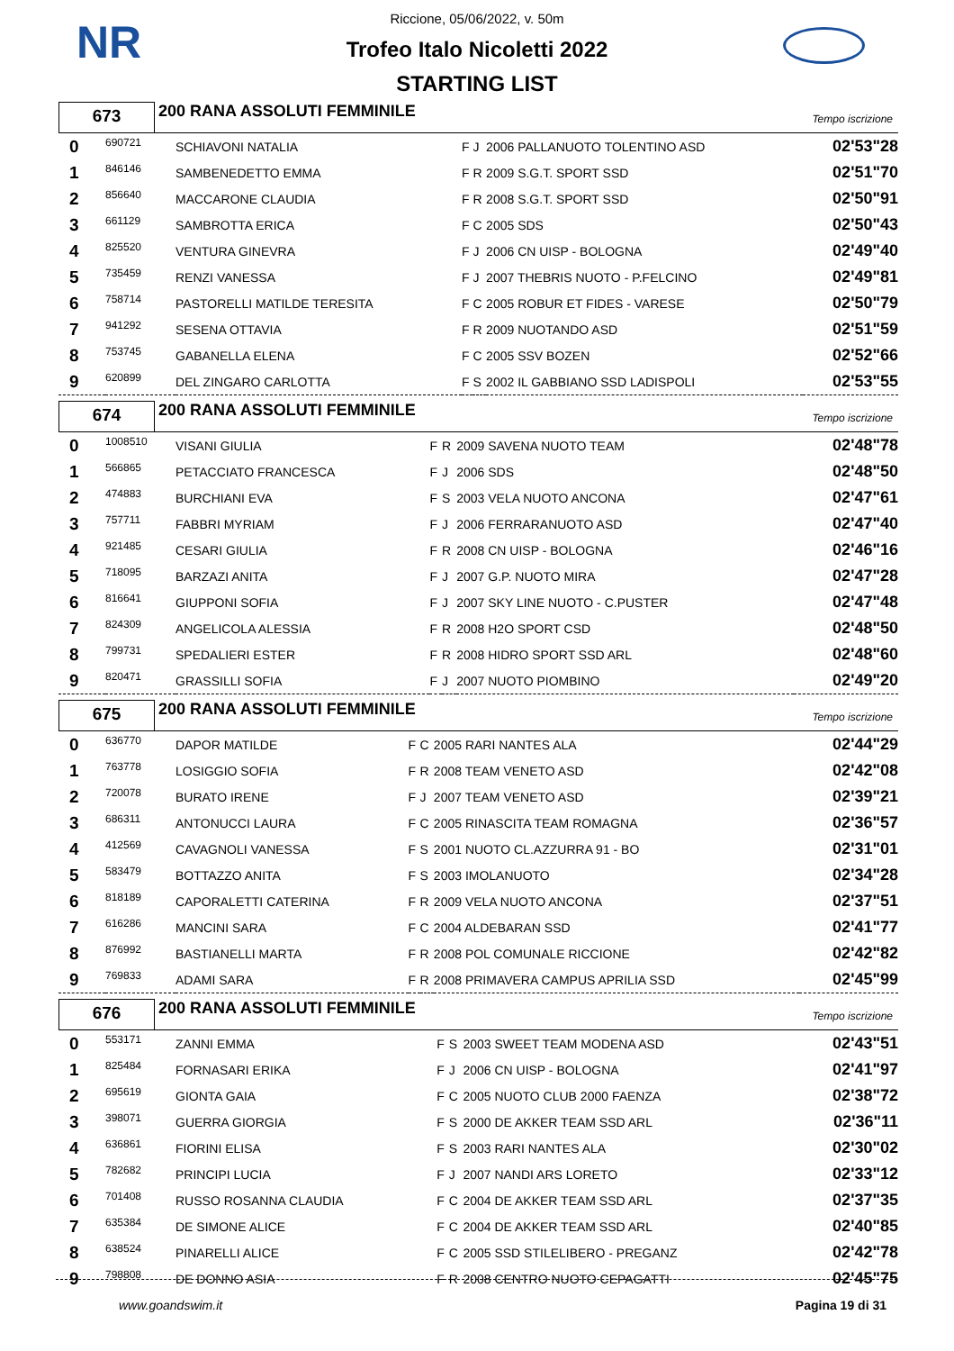NR
Riccione, 05/06/2022, v. 50m
Trofeo Italo Nicoletti 2022
STARTING LIST
673
200 RANA ASSOLUTI FEMMINILE
Tempo iscrizione
| 0 | 690721 | SCHIAVONI NATALIA | F | J | 2006 PALLANUOTO TOLENTINO ASD | 02'53"28 |
| 1 | 846146 | SAMBENEDETTO EMMA | F | R | 2009 S.G.T. SPORT SSD | 02'51"70 |
| 2 | 856640 | MACCARONE CLAUDIA | F | R | 2008 S.G.T. SPORT SSD | 02'50"91 |
| 3 | 661129 | SAMBROTTA ERICA | F | C | 2005 SDS | 02'50"43 |
| 4 | 825520 | VENTURA GINEVRA | F | J | 2006 CN UISP - BOLOGNA | 02'49"40 |
| 5 | 735459 | RENZI VANESSA | F | J | 2007 THEBRIS NUOTO - P.FELCINO | 02'49"81 |
| 6 | 758714 | PASTORELLI MATILDE TERESITA | F | C | 2005 ROBUR ET FIDES - VARESE | 02'50"79 |
| 7 | 941292 | SESENA OTTAVIA | F | R | 2009 NUOTANDO ASD | 02'51"59 |
| 8 | 753745 | GABANELLA ELENA | F | C | 2005 SSV BOZEN | 02'52"66 |
| 9 | 620899 | DEL ZINGARO CARLOTTA | F | S | 2002 IL GABBIANO SSD LADISPOLI | 02'53"55 |
674
200 RANA ASSOLUTI FEMMINILE
Tempo iscrizione
| 0 | 1008510 | VISANI GIULIA | F | R | 2009 SAVENA NUOTO TEAM | 02'48"78 |
| 1 | 566865 | PETACCIATO FRANCESCA | F | J | 2006 SDS | 02'48"50 |
| 2 | 474883 | BURCHIANI EVA | F | S | 2003 VELA NUOTO ANCONA | 02'47"61 |
| 3 | 757711 | FABBRI MYRIAM | F | J | 2006 FERRARANUOTO ASD | 02'47"40 |
| 4 | 921485 | CESARI GIULIA | F | R | 2008 CN UISP - BOLOGNA | 02'46"16 |
| 5 | 718095 | BARZAZI ANITA | F | J | 2007 G.P. NUOTO MIRA | 02'47"28 |
| 6 | 816641 | GIUPPONI SOFIA | F | J | 2007 SKY LINE NUOTO - C.PUSTER | 02'47"48 |
| 7 | 824309 | ANGELICOLA ALESSIA | F | R | 2008 H2O SPORT CSD | 02'48"50 |
| 8 | 799731 | SPEDALIERI ESTER | F | R | 2008 HIDRO SPORT SSD ARL | 02'48"60 |
| 9 | 820471 | GRASSILLI SOFIA | F | J | 2007 NUOTO PIOMBINO | 02'49"20 |
675
200 RANA ASSOLUTI FEMMINILE
Tempo iscrizione
| 0 | 636770 | DAPOR MATILDE | F | C | 2005 RARI NANTES ALA | 02'44"29 |
| 1 | 763778 | LOSIGGIO SOFIA | F | R | 2008 TEAM VENETO ASD | 02'42"08 |
| 2 | 720078 | BURATO IRENE | F | J | 2007 TEAM VENETO ASD | 02'39"21 |
| 3 | 686311 | ANTONUCCI LAURA | F | C | 2005 RINASCITA TEAM ROMAGNA | 02'36"57 |
| 4 | 412569 | CAVAGNOLI VANESSA | F | S | 2001 NUOTO CL.AZZURRA 91 - BO | 02'31"01 |
| 5 | 583479 | BOTTAZZO ANITA | F | S | 2003 IMOLANUOTO | 02'34"28 |
| 6 | 818189 | CAPORALETTI CATERINA | F | R | 2009 VELA NUOTO ANCONA | 02'37"51 |
| 7 | 616286 | MANCINI SARA | F | C | 2004 ALDEBARAN SSD | 02'41"77 |
| 8 | 876992 | BASTIANELLI MARTA | F | R | 2008 POL COMUNALE RICCIONE | 02'42"82 |
| 9 | 769833 | ADAMI SARA | F | R | 2008 PRIMAVERA CAMPUS APRILIA SSD | 02'45"99 |
676
200 RANA ASSOLUTI FEMMINILE
Tempo iscrizione
| 0 | 553171 | ZANNI EMMA | F | S | 2003 SWEET TEAM MODENA ASD | 02'43"51 |
| 1 | 825484 | FORNASARI ERIKA | F | J | 2006 CN UISP - BOLOGNA | 02'41"97 |
| 2 | 695619 | GIONTA GAIA | F | C | 2005 NUOTO CLUB 2000 FAENZA | 02'38"72 |
| 3 | 398071 | GUERRA GIORGIA | F | S | 2000 DE AKKER TEAM SSD ARL | 02'36"11 |
| 4 | 636861 | FIORINI ELISA | F | S | 2003 RARI NANTES ALA | 02'30"02 |
| 5 | 782682 | PRINCIPI LUCIA | F | J | 2007 NANDI ARS LORETO | 02'33"12 |
| 6 | 701408 | RUSSO ROSANNA CLAUDIA | F | C | 2004 DE AKKER TEAM SSD ARL | 02'37"35 |
| 7 | 635384 | DE SIMONE ALICE | F | C | 2004 DE AKKER TEAM SSD ARL | 02'40"85 |
| 8 | 638524 | PINARELLI ALICE | F | C | 2005 SSD STILELIBERO - PREGANZ | 02'42"78 |
| 9 | 798808 | DE DONNO ASIA | F | R | 2008 CENTRO NUOTO CEPAGATTI | 02'45"75 |
www.goandswim.it Pagina 19 di 31